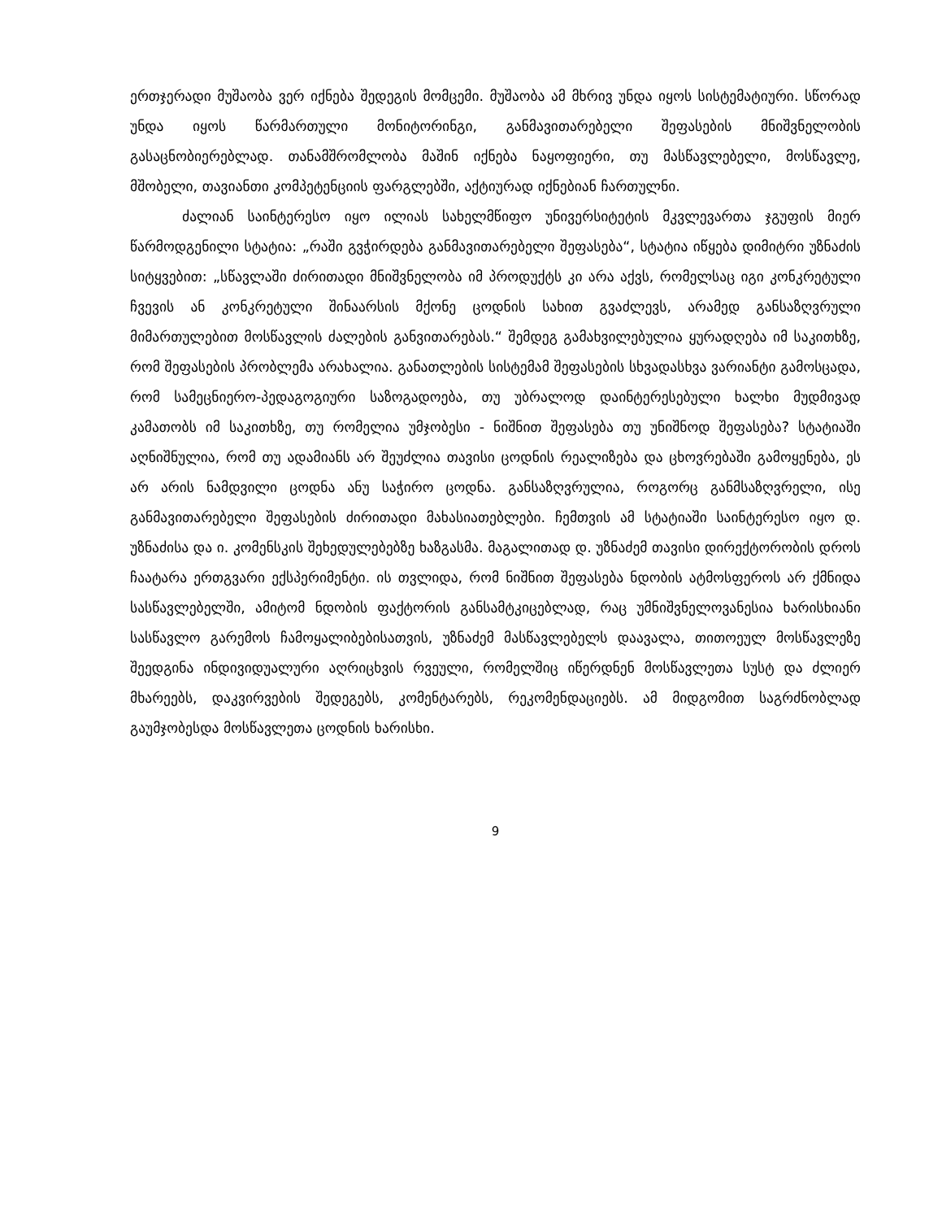ერთჯერადი მუშაობა ვერ იქნება შედეგის მომცემი. მუშაობა ამ მხრივ უნდა იყოს სისტემატიური. სწორად უნდა იყოს წარმართული მონიტორინგი, განმავითარებელი შეფასების მნიშვნელობის გასაცნობიერებლად. თანამშრომლობა მაშინ იქნება ნაყოფიერი, თუ მასწავლებელი, მოსწავლე, მშობელი, თავიანთი კომპეტენციის ფარგლებში, აქტიურად იქნებიან ჩართულნი.
ძალიან საინტერესო იყო ილიას სახელმწიფო უნივერსიტეტის მკვლევართა ჯგუფის მიერ წარმოდგენილი სტატია: „რაში გვჭირდება განმავითარებელი შეფასება“, სტატია იწყება დიმიტრი უზნაძის სიტყვებით: „სწავლაში ძირითადი მნიშვნელობა იმ პროდუქტს კი არა აქვს, რომელსაც იგი კონკრეტული ჩვევის ან კონკრეტული შინაარსის მქონე ცოდნის სახით გვაძლევს, არამედ განსაზღვრული მიმართულებით მოსწავლის ძალების განვითარებას.“ შემდეგ გამახვილებულია ყურადღება იმ საკითხზე, რომ შეფასების პრობლემა არახალია. განათლების სისტემამ შეფასების სხვადასხვა ვარიანტი გამოსცადა, რომ სამეცნიერო-პედაგოგიური საზოგადოება, თუ უბრალოდ დაინტერესებული ხალხი მუდმივად კამათობს იმ საკითხზე, თუ რომელია უმჯობესი - ნიშნით შეფასება თუ უნიშნოდ შეფასება? სტატიაში აღნიშნულია, რომ თუ ადამიანს არ შეუძლია თავისი ცოდნის რეალიზება და ცხოვრებაში გამოყენება, ეს არ არის ნამდვილი ცოდნა ანუ საჭირო ცოდნა. განსაზღვრულია, როგორც განმსაზღვრელი, ისე განმავითარებელი შეფასების ძირითადი მახასიათებლები. ჩემთვის ამ სტატიაში საინტერესო იყო დ. უზნაძისა და ი. კომენსკის შეხედულებებზე ხაზგასმა. მაგალითად დ. უზნაძემ თავისი დირექტორობის დროს ჩაატარა ერთგვარი ექსპერიმენტი. ის თვლიდა, რომ ნიშნით შეფასება ნდობის ატმოსფეროს არ ქმნიდა სასწავლებელში, ამიტომ ნდობის ფაქტორის განსამტკიცებლად, რაც უმნიშვნელოვანესია ხარისხიანი სასწავლო გარემოს ჩამოყალიბებისათვის, უზნაძემ მასწავლებელს დაავალა, თითოეულ მოსწავლეზე შეედგინა ინდივიდუალური აღრიცხვის რვეული, რომელშიც იწერდნენ მოსწავლეთა სუსტ და ძლიერ მხარეებს, დაკვირვების შედეგებს, კომენტარებს, რეკომენდაციებს. ამ მიდგომით საგრძნობლად გაუმჯობესდა მოსწავლეთა ცოდნის ხარისხი.
9